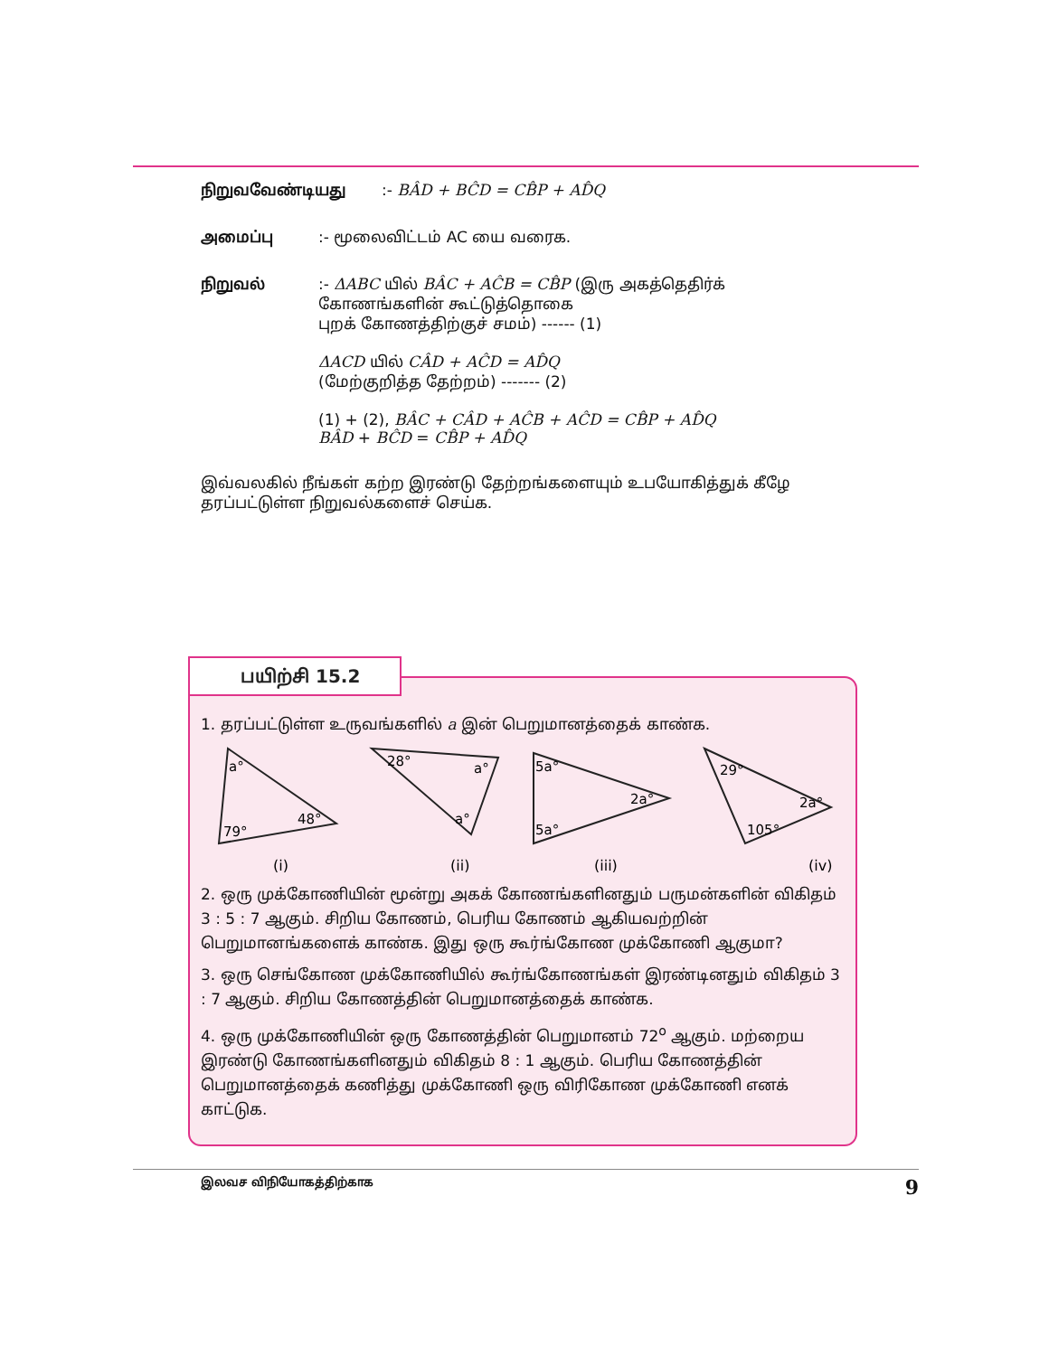நிறுவவேண்டியது:- BÂD + BĈD = CB̂P + AD̂Q
அமைப்பு:- மூலைவிட்டம் AC யை வரைக.
நிறுவல்:- ΔABC யில் BÂC + AĈB = CB̂P (இரு அகத்தெதிர்க்
கோணங்களின் கூட்டுத்தொகை
புறக் கோணத்திற்குச் சமம்) ------ (1)
ΔACD யில் CÂD + AĈD = AD̂Q
(மேற்குறித்த தேற்றம்) ------- (2)
(1) + (2), BÂC + CÂD + AĈB + AĈD = CB̂P + AD̂Q
BÂD + BĈD = CB̂P + AD̂Q
இவ்வலகில் நீங்கள் கற்ற இரண்டு தேற்றங்களையும் உபயோகித்துக் கீழே தரப்பட்டுள்ள நிறுவல்களைச் செய்க.
பயிற்சி 15.2
1. தரப்பட்டுள்ள உருவங்களில் a இன் பெறுமானத்தைக் காண்க.
a°
79°
48°
(i)
28°
a°
a°
(ii)
5a°
2a°
5a°
(iii)
29°
2a°
105°
(iv)
2. ஒரு முக்கோணியின் மூன்று அகக் கோணங்களினதும் பருமன்களின் விகிதம் 3 : 5 : 7 ஆகும். சிறிய கோணம், பெரிய கோணம் ஆகியவற்றின் பெறுமானங்களைக் காண்க. இது ஒரு கூர்ங்கோண முக்கோணி ஆகுமா?
3. ஒரு செங்கோண முக்கோணியில் கூர்ங்கோணங்கள் இரண்டினதும் விகிதம் 3 : 7 ஆகும். சிறிய கோணத்தின் பெறுமானத்தைக் காண்க.
4. ஒரு முக்கோணியின் ஒரு கோணத்தின் பெறுமானம் 72<sup>o</sup> ஆகும். மற்றைய இரண்டு கோணங்களினதும் விகிதம் 8 : 1 ஆகும். பெரிய கோணத்தின் பெறுமானத்தைக் கணித்து முக்கோணி ஒரு விரிகோண முக்கோணி எனக் காட்டுக.
இலவச விநியோகத்திற்காக 9